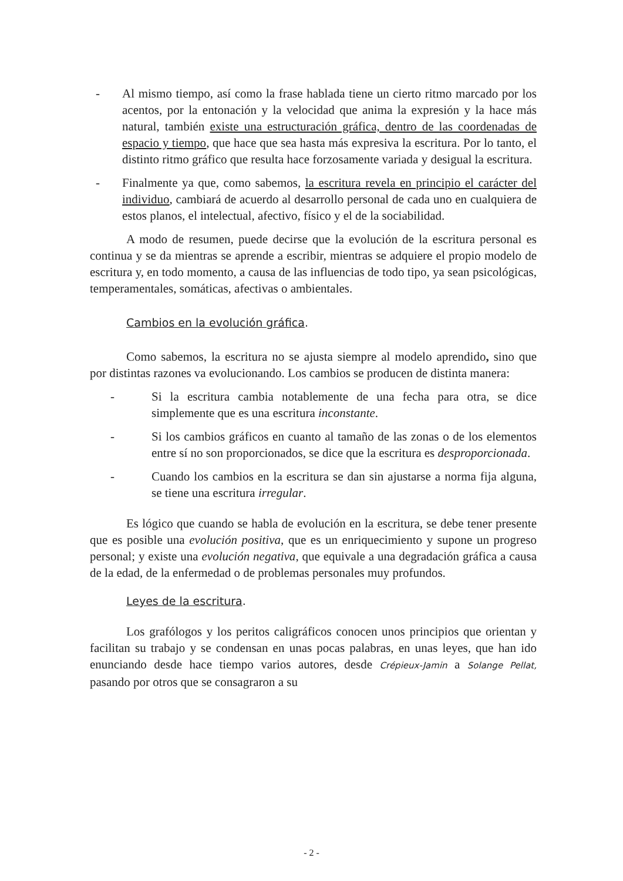- Al mismo tiempo, así como la frase hablada tiene un cierto ritmo marcado por los acentos, por la entonación y la velocidad que anima la expresión y la hace más natural, también existe una estructuración gráfica, dentro de las coordenadas de espacio y tiempo, que hace que sea hasta más expresiva la escritura. Por lo tanto, el distinto ritmo gráfico que resulta hace forzosamente variada y desigual la escritura.
- Finalmente ya que, como sabemos, la escritura revela en principio el carácter del individuo, cambiará de acuerdo al desarrollo personal de cada uno en cualquiera de estos planos, el intelectual, afectivo, físico y el de la sociabilidad.
A modo de resumen, puede decirse que la evolución de la escritura personal es continua y se da mientras se aprende a escribir, mientras se adquiere el propio modelo de escritura y, en todo momento, a causa de las influencias de todo tipo, ya sean psicológicas, temperamentales, somáticas, afectivas o ambientales.
Cambios en la evolución gráfica.
Como sabemos, la escritura no se ajusta siempre al modelo aprendido, sino que por distintas razones va evolucionando. Los cambios se producen de distinta manera:
- Si la escritura cambia notablemente de una fecha para otra, se dice simplemente que es una escritura inconstante.
- Si los cambios gráficos en cuanto al tamaño de las zonas o de los elementos entre sí no son proporcionados, se dice que la escritura es desproporcionada.
- Cuando los cambios en la escritura se dan sin ajustarse a norma fija alguna, se tiene una escritura irregular.
Es lógico que cuando se habla de evolución en la escritura, se debe tener presente que es posible una evolución positiva, que es un enriquecimiento y supone un progreso personal; y existe una evolución negativa, que equivale a una degradación gráfica a causa de la edad, de la enfermedad o de problemas personales muy profundos.
Leyes de la escritura.
Los grafólogos y los peritos caligráficos conocen unos principios que orientan y facilitan su trabajo y se condensan en unas pocas palabras, en unas leyes, que han ido enunciando desde hace tiempo varios autores, desde Crépieux-Jamin a Solange Pellat, pasando por otros que se consagraron a su
- 2 -